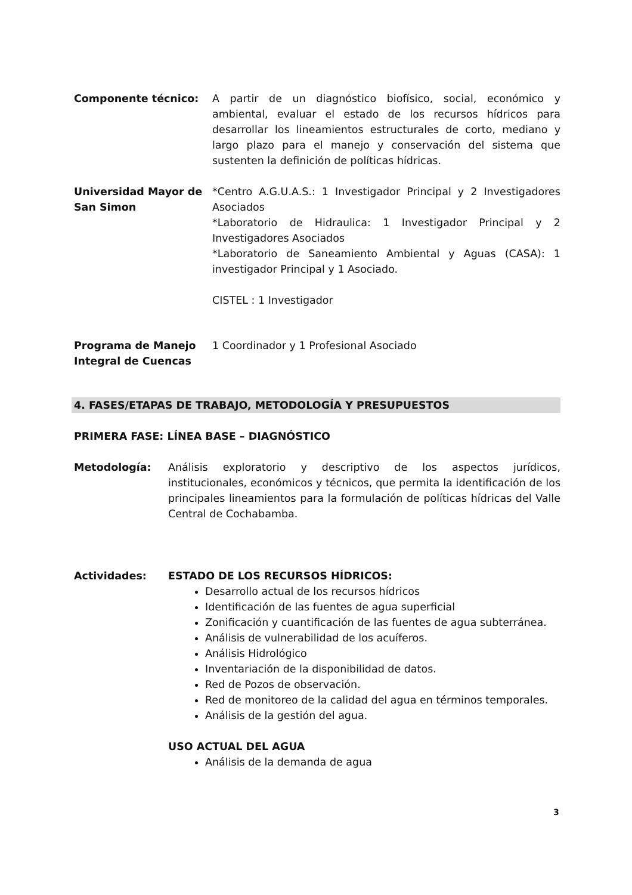Componente técnico: A partir de un diagnóstico biofísico, social, económico y ambiental, evaluar el estado de los recursos hídricos para desarrollar los lineamientos estructurales de corto, mediano y largo plazo para el manejo y conservación del sistema que sustenten la definición de políticas hídricas.
Universidad Mayor de San Simon
*Centro A.G.U.A.S.: 1 Investigador Principal y 2 Investigadores Asociados
*Laboratorio de Hidraulica: 1 Investigador Principal y 2 Investigadores Asociados
*Laboratorio de Saneamiento Ambiental y Aguas (CASA): 1 investigador Principal y 1 Asociado.
CISTEL : 1 Investigador
Programa de Manejo Integral de Cuencas
1 Coordinador y 1 Profesional Asociado
4. FASES/ETAPAS DE TRABAJO, METODOLOGÍA Y PRESUPUESTOS
PRIMERA FASE: LÍNEA BASE – DIAGNÓSTICO
Metodología: Análisis exploratorio y descriptivo de los aspectos jurídicos, institucionales, económicos y técnicos, que permita la identificación de los principales lineamientos para la formulación de políticas hídricas del Valle Central de Cochabamba.
Actividades: ESTADO DE LOS RECURSOS HÍDRICOS:
Desarrollo actual de los recursos hídricos
Identificación de las fuentes de agua superficial
Zonificación y cuantificación de las fuentes de agua subterránea.
Análisis de vulnerabilidad de los acuíferos.
Análisis Hidrológico
Inventariación de la disponibilidad de datos.
Red de Pozos de observación.
Red de monitoreo de la calidad del agua en términos temporales.
Análisis de la gestión del agua.
USO ACTUAL DEL AGUA
Análisis de la demanda de agua
3